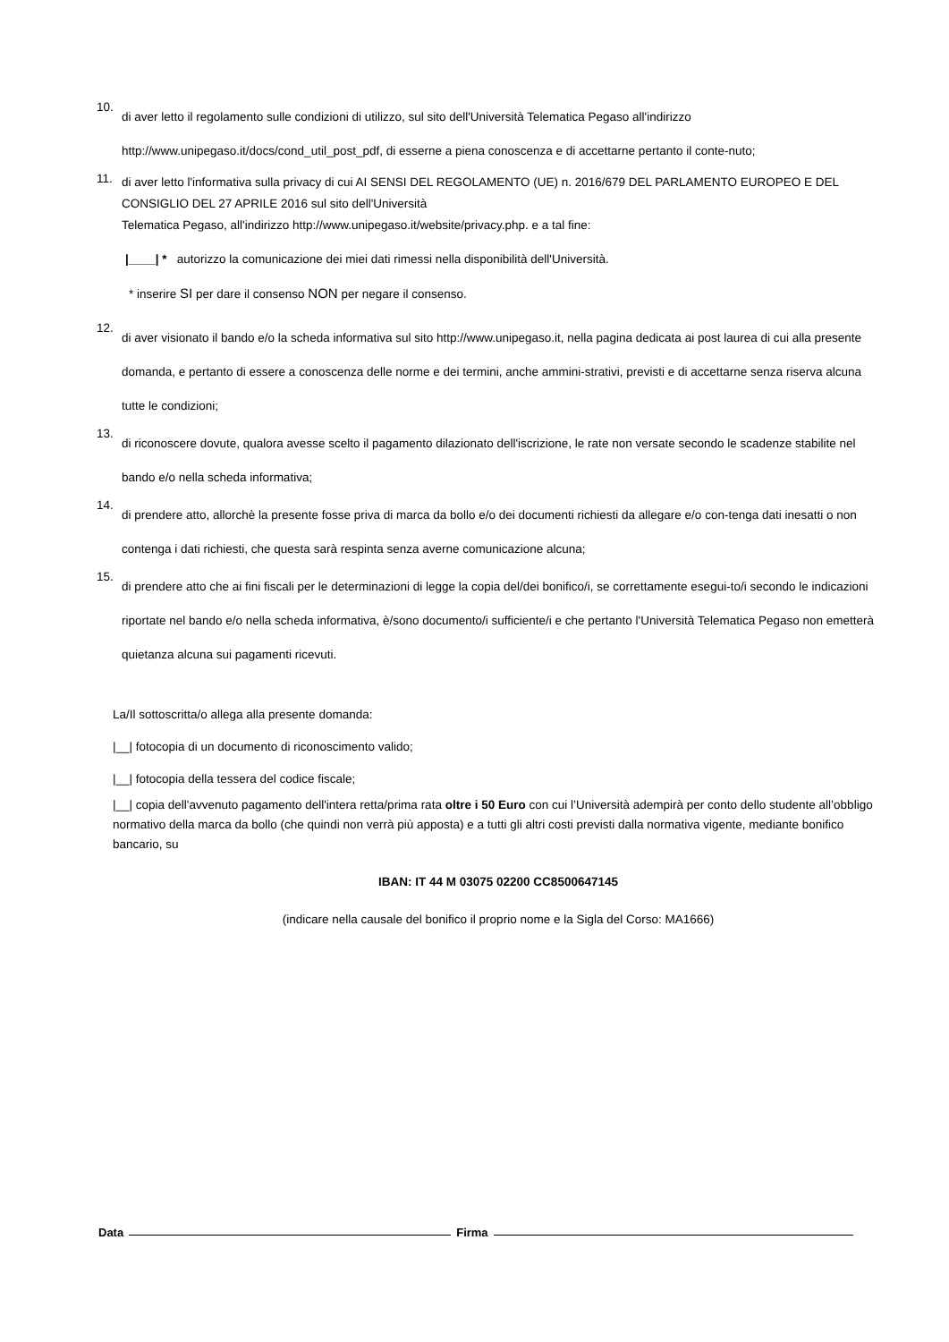10.
di aver letto il regolamento sulle condizioni di utilizzo, sul sito dell'Università Telematica Pegaso all'indirizzo http://www.unipegaso.it/docs/cond_util_post_pdf, di esserne a piena conoscenza e di accettarne pertanto il conte-nuto;
11.
di aver letto l'informativa sulla privacy di cui AI SENSI DEL REGOLAMENTO (UE) n. 2016/679 DEL PARLAMENTO EUROPEO E DEL CONSIGLIO DEL 27 APRILE 2016 sul sito dell'Università
Telematica Pegaso, all'indirizzo http://www.unipegaso.it/website/privacy.php. e a tal fine:
|____| * autorizzo la comunicazione dei miei dati rimessi nella disponibilità dell'Università.
* inserire SI per dare il consenso NON per negare il consenso.
12.
di aver visionato il bando e/o la scheda informativa sul sito http://www.unipegaso.it, nella pagina dedicata ai post laurea di cui alla presente domanda, e pertanto di essere a conoscenza delle norme e dei termini, anche ammini-strativi, previsti e di accettarne senza riserva alcuna tutte le condizioni;
13.
di riconoscere dovute, qualora avesse scelto il pagamento dilazionato dell'iscrizione, le rate non versate secondo le scadenze stabilite nel bando e/o nella scheda informativa;
14.
di prendere atto, allorchè la presente fosse priva di marca da bollo e/o dei documenti richiesti da allegare e/o con-tenga dati inesatti o non contenga i dati richiesti, che questa sarà respinta senza averne comunicazione alcuna;
15.
di prendere atto che ai fini fiscali per le determinazioni di legge la copia del/dei bonifico/i, se correttamente esegui-to/i secondo le indicazioni riportate nel bando e/o nella scheda informativa, è/sono documento/i sufficiente/i e che pertanto l'Università Telematica Pegaso non emetterà quietanza alcuna sui pagamenti ricevuti.
La/Il sottoscritta/o allega alla presente domanda:
|__| fotocopia di un documento di riconoscimento valido;
|__| fotocopia della tessera del codice fiscale;
|__| copia dell'avvenuto pagamento dell'intera retta/prima rata oltre i 50 Euro con cui l’Università adempirà per conto dello studente all’obbligo normativo della marca da bollo (che quindi non verrà più apposta) e a tutti gli altri costi previsti dalla normativa vigente, mediante bonifico bancario, su
IBAN: IT 44 M 03075 02200 CC8500647145
(indicare nella causale del bonifico il proprio nome e la Sigla del Corso: MA1666)
Data
Firma